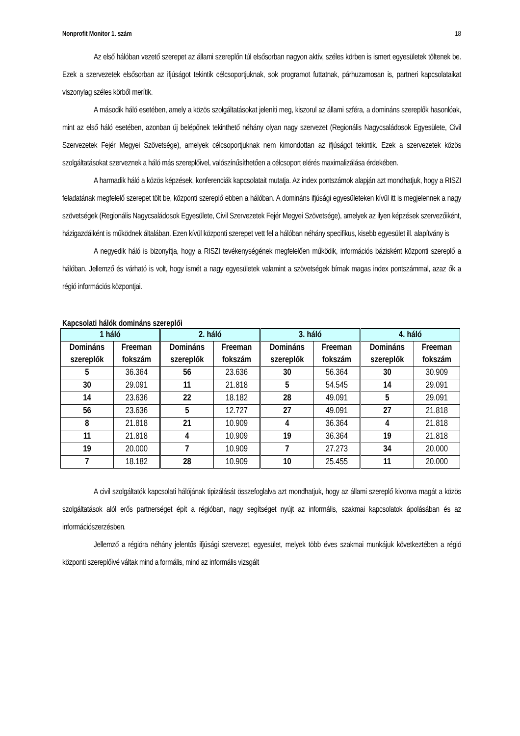Nonprofit Monitor 1. szám 18
Az első hálóban vezető szerepet az állami szereplőn túl elsősorban nagyon aktív, széles körben is ismert egyesületek töltenek be. Ezek a szervezetek elsősorban az ifjúságot tekintik célcsoportjuknak, sok programot futtatnak, párhuzamosan is, partneri kapcsolataikat viszonylag széles körből merítik.
A második háló esetében, amely a közös szolgáltatásokat jeleníti meg, kiszorul az állami szféra, a domináns szereplők hasonlóak, mint az első háló esetében, azonban új belépőnek tekinthető néhány olyan nagy szervezet (Regionális Nagycsaládosok Egyesülete, Civil Szervezetek Fejér Megyei Szövetsége), amelyek célcsoportjuknak nem kimondottan az ifjúságot tekintik. Ezek a szervezetek közös szolgáltatásokat szerveznek a háló más szereplőivel, valószínűsíthetően a célcsoport elérés maximalizálása érdekében.
A harmadik háló a közös képzések, konferenciák kapcsolatait mutatja. Az index pontszámok alapján azt mondhatjuk, hogy a RISZI feladatának megfelelő szerepet tölt be, központi szereplő ebben a hálóban. A domináns ifjúsági egyesületeken kívül itt is megjelennek a nagy szövetségek (Regionális Nagycsaládosok Egyesülete, Civil Szervezetek Fejér Megyei Szövetsége), amelyek az ilyen képzések szervezőiként, házigazdáiként is működnek általában. Ezen kívül központi szerepet vett fel a hálóban néhány specifikus, kisebb egyesület ill. alapítvány is
A negyedik háló is bizonyítja, hogy a RISZI tevékenységének megfelelően működik, információs bázisként központi szereplő a hálóban. Jellemző és várható is volt, hogy ismét a nagy egyesületek valamint a szövetségek bírnak magas index pontszámmal, azaz ők a régió információs központjai.
Kapcsolati hálók domináns szereplői
| 1 háló | | 2. háló | | 3. háló | | 4. háló | |
| --- | --- | --- | --- | --- | --- | --- | --- |
| Domináns szereplők | Freeman fokszám | Domináns szereplők | Freeman fokszám | Domináns szereplők | Freeman fokszám | Domináns szereplők | Freeman fokszám |
| 5 | 36.364 | 56 | 23.636 | 30 | 56.364 | 30 | 30.909 |
| 30 | 29.091 | 11 | 21.818 | 5 | 54.545 | 14 | 29.091 |
| 14 | 23.636 | 22 | 18.182 | 28 | 49.091 | 5 | 29.091 |
| 56 | 23.636 | 5 | 12.727 | 27 | 49.091 | 27 | 21.818 |
| 8 | 21.818 | 21 | 10.909 | 4 | 36.364 | 4 | 21.818 |
| 11 | 21.818 | 4 | 10.909 | 19 | 36.364 | 19 | 21.818 |
| 19 | 20.000 | 7 | 10.909 | 7 | 27.273 | 34 | 20.000 |
| 7 | 18.182 | 28 | 10.909 | 10 | 25.455 | 11 | 20.000 |
A civil szolgáltatók kapcsolati hálójának tipizálását összefoglalva azt mondhatjuk, hogy az állami szereplő kivonva magát a közös szolgáltatások alól erős partnerséget épít a régióban, nagy segítséget nyújt az informális, szakmai kapcsolatok ápolásában és az információszerzésben.
Jellemző a régióra néhány jelentős ifjúsági szervezet, egyesület, melyek több éves szakmai munkájuk következtében a régió központi szereplőivé váltak mind a formális, mind az informális vizsgált